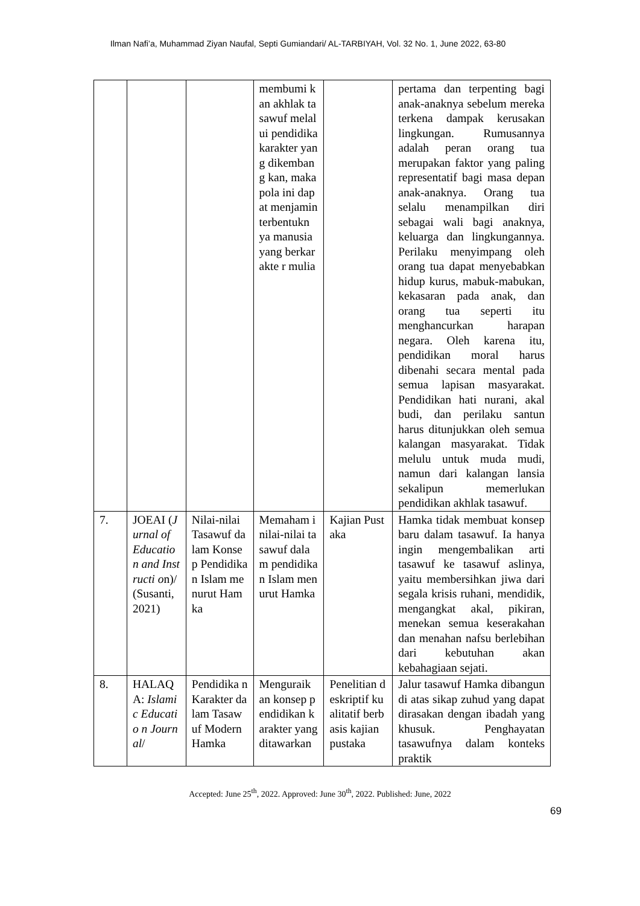Ilman Nafi’a, Muhammad Ziyan Naufal, Septi Gumiandari/ AL-TARBIYAH, Vol. 32 No. 1, June 2022, 63-80
| | | | membumi kan akhlak tasawuf melalui pendidika karakter yang dikembang kan, maka pola ini dapat menjamin terbentukn ya manusia yang berkarakte r mulia | | pertama dan terpenting bagi anak-anaknya sebelum mereka terkena dampak kerusakan lingkungan. Rumusannya adalah peran orang tua merupakan faktor yang paling representatif bagi masa depan anak-anaknya. Orang tua selalu menampilkan diri sebagai wali bagi anaknya, keluarga dan lingkungannya. Perilaku menyimpang oleh orang tua dapat menyebabkan hidup kurus, mabuk-mabukan, kekasaran pada anak, dan orang tua seperti itu menghancurkan harapan negara. Oleh karena itu, pendidikan moral harus dibenahi secara mental pada semua lapisan masyarakat. Pendidikan hati nurani, akal budi, dan perilaku santun harus ditunjukkan oleh semua kalangan masyarakat. Tidak melulu untuk muda mudi, namun dari kalangan lansia sekalipun memerlukan pendidikan akhlak tasawuf. |
| 7. | JOEAI ( Jurnal of Educatio n and Instructi o n)/ (Susanti, 2021) | Nilai-nilai Tasawuf dalam Konsep Pendidika n Islam menurut Hamka | Memaham i nilai-nilai tasawuf dalam pendidikan Islam menurut Hamka | Kajian Pustaka | Hamka tidak membuat konsep baru dalam tasawuf. Ia hanya ingin mengembalikan arti tasawuf ke tasawuf aslinya, yaitu membersihkan jiwa dari segala krisis ruhani, mendidik, mengangkat akal, pikiran, menekan semua keserakahan dan menahan nafsu berlebihan dari kebutuhan akan kebahagiaan sejati. |
| 8. | HALAQ A: Islamic Educatio n Journal / | Pendidika n Karakter dalam Tasawuf Modern Hamka | Menguraik an konsep pendidikan karakter yang ditawarkan | Penelitian deskriptif kualitatif berbasis kajian pustaka | Jalur tasawuf Hamka dibangun di atas sikap zuhud yang dapat dirasakan dengan ibadah yang khusuk. Penghayatan tasawufnya dalam konteks praktik |
Accepted: June 25<sup>th</sup>, 2022. Approved: June 30<sup>th</sup>, 2022. Published: June, 2022
69